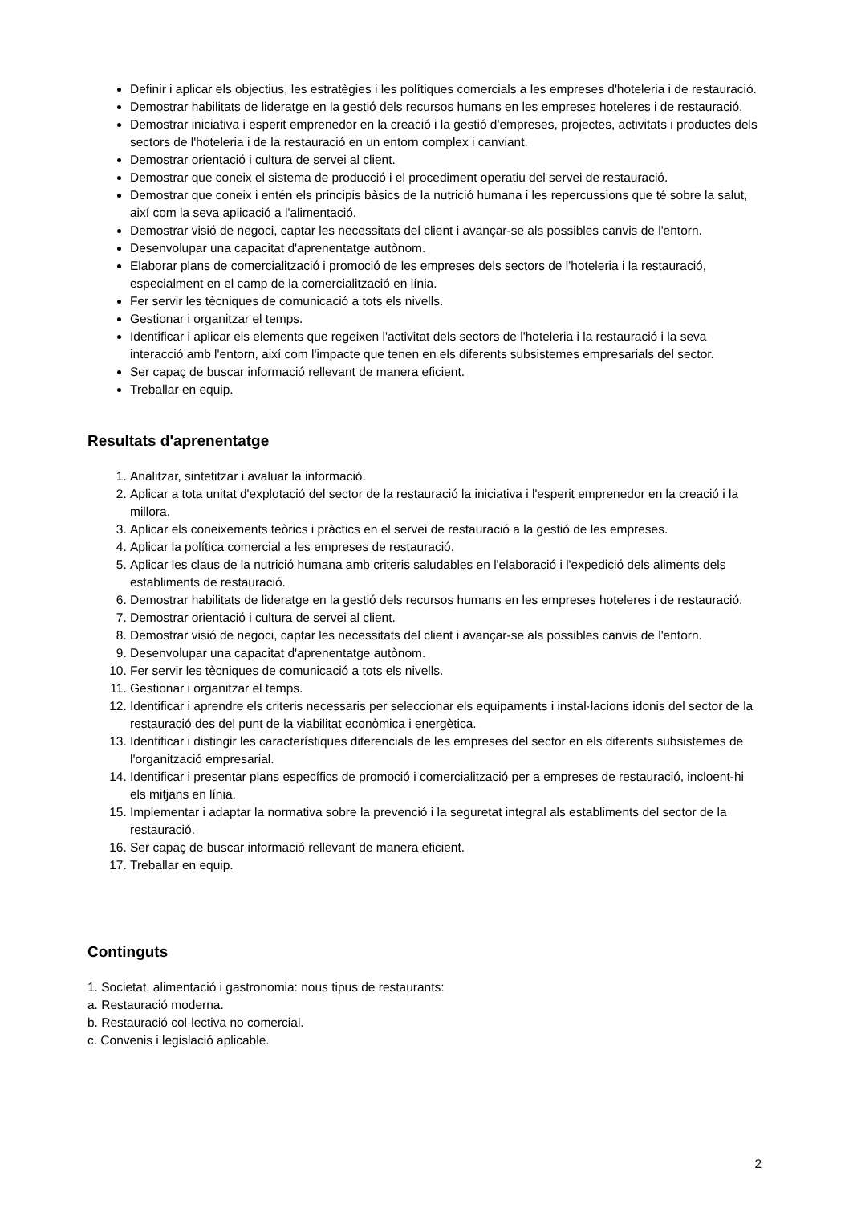Definir i aplicar els objectius, les estratègies i les polítiques comercials a les empreses d'hoteleria i de restauració.
Demostrar habilitats de lideratge en la gestió dels recursos humans en les empreses hoteleres i de restauració.
Demostrar iniciativa i esperit emprenedor en la creació i la gestió d'empreses, projectes, activitats i productes dels sectors de l'hoteleria i de la restauració en un entorn complex i canviant.
Demostrar orientació i cultura de servei al client.
Demostrar que coneix el sistema de producció i el procediment operatiu del servei de restauració.
Demostrar que coneix i entén els principis bàsics de la nutrició humana i les repercussions que té sobre la salut, així com la seva aplicació a l'alimentació.
Demostrar visió de negoci, captar les necessitats del client i avançar-se als possibles canvis de l'entorn.
Desenvolupar una capacitat d'aprenentatge autònom.
Elaborar plans de comercialització i promoció de les empreses dels sectors de l'hoteleria i la restauració, especialment en el camp de la comercialització en línia.
Fer servir les tècniques de comunicació a tots els nivells.
Gestionar i organitzar el temps.
Identificar i aplicar els elements que regeixen l'activitat dels sectors de l'hoteleria i la restauració i la seva interacció amb l'entorn, així com l'impacte que tenen en els diferents subsistemes empresarials del sector.
Ser capaç de buscar informació rellevant de manera eficient.
Treballar en equip.
Resultats d'aprenentatge
1. Analitzar, sintetitzar i avaluar la informació.
2. Aplicar a tota unitat d'explotació del sector de la restauració la iniciativa i l'esperit emprenedor en la creació i la millora.
3. Aplicar els coneixements teòrics i pràctics en el servei de restauració a la gestió de les empreses.
4. Aplicar la política comercial a les empreses de restauració.
5. Aplicar les claus de la nutrició humana amb criteris saludables en l'elaboració i l'expedició dels aliments dels establiments de restauració.
6. Demostrar habilitats de lideratge en la gestió dels recursos humans en les empreses hoteleres i de restauració.
7. Demostrar orientació i cultura de servei al client.
8. Demostrar visió de negoci, captar les necessitats del client i avançar-se als possibles canvis de l'entorn.
9. Desenvolupar una capacitat d'aprenentatge autònom.
10. Fer servir les tècniques de comunicació a tots els nivells.
11. Gestionar i organitzar el temps.
12. Identificar i aprendre els criteris necessaris per seleccionar els equipaments i instal·lacions idonis del sector de la restauració des del punt de la viabilitat econòmica i energètica.
13. Identificar i distingir les característiques diferencials de les empreses del sector en els diferents subsistemes de l'organització empresarial.
14. Identificar i presentar plans específics de promoció i comercialització per a empreses de restauració, incloent-hi els mitjans en línia.
15. Implementar i adaptar la normativa sobre la prevenció i la seguretat integral als establiments del sector de la restauració.
16. Ser capaç de buscar informació rellevant de manera eficient.
17. Treballar en equip.
Continguts
1. Societat, alimentació i gastronomia: nous tipus de restaurants:
a. Restauració moderna.
b. Restauració col·lectiva no comercial.
c. Convenis i legislació aplicable.
2